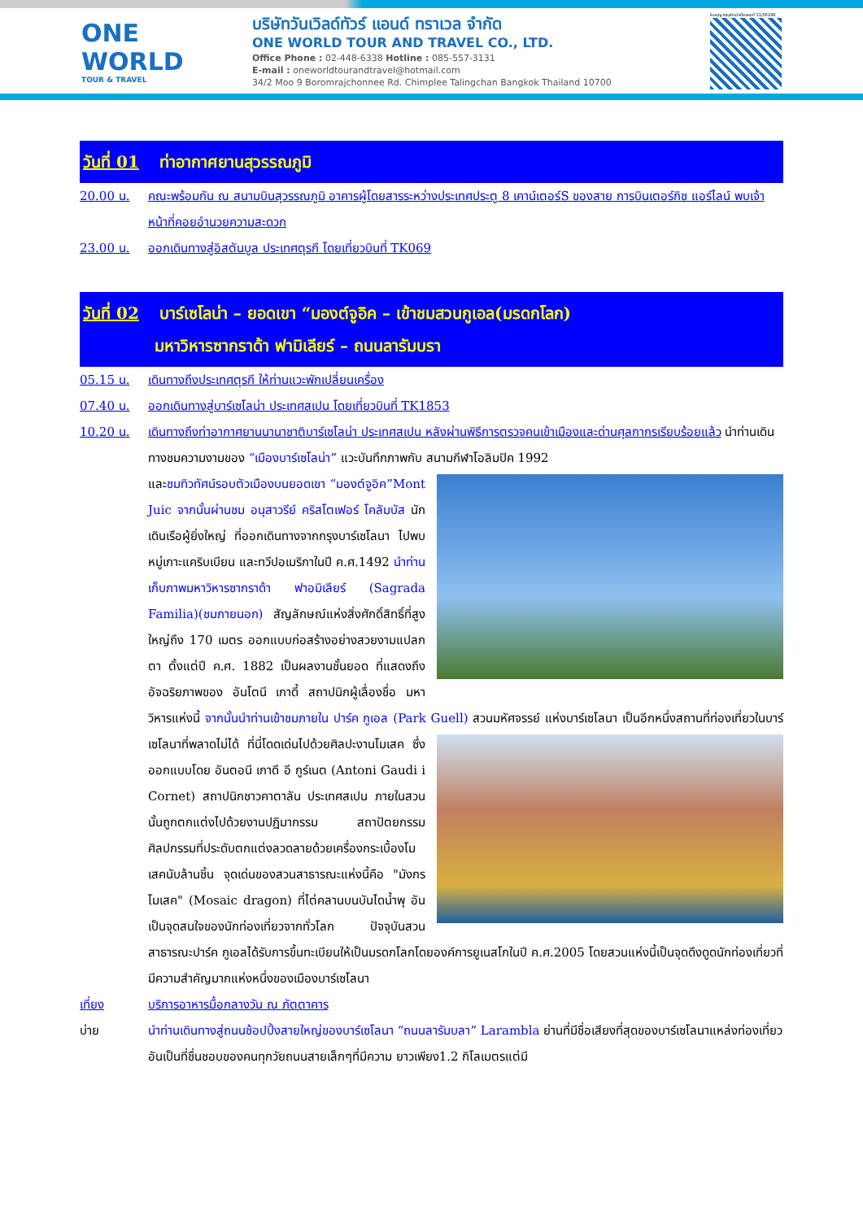ONE WORLD
TOUR & TRAVEL
บริษัทวันเวิลด์ทัวร์ แอนด์ ทราเวล จำกัด
ONE WORLD TOUR AND TRAVEL CO., LTD.
Office Phone : 02-448-6338 Hotline : 085-557-3131
E-mail : oneworldtourandtravel@hotmail.com
34/2 Moo 9 Boromrajchonnee Rd. Chimplee Talingchan Bangkok Thailand 10700
ใบอนุญาตธุรกิจนำเที่ยวเลขที่ 11/05298
วันที่ 01 ท่าอากาศยานสุวรรณภูมิ
20.00 น. คณะพร้อมกัน ณ สนามบินสุวรรณภูมิ อาคารผู้โดยสารระหว่างประเทศประตู 8 เคาน์เตอร์S ของสาย การบินเตอร์กิช แอร์ไลน์ พบเจ้าหน้าที่คอยอำนวยความสะดวก
23.00 น. ออกเดินทางสู่อิสตันบูล ประเทศตุรกี โดยเที่ยวบินที่ TK069
วันที่ 02 บาร์เซโลน่า – ยอดเขา “มองต์จูอิค – เข้าชมสวนกูเอล(มรดกโลก)
มหาวิหารซากราด้า ฟามิเลียร์ – ถนนลารัมบรา
05.15 น. เดินทางถึงประเทศตุรกี ให้ท่านแวะพักเปลี่ยนเครื่อง
07.40 น. ออกเดินทางสู่บาร์เซโลน่า ประเทศสเปน โดยเที่ยวบินที่ TK1853
10.20 น. เดินทางถึงท่าอากาศยานนานาชาติบาร์เซโลน่า ประเทศสเปน หลังผ่านพิธีการตรวจคนเข้าเมืองและด่านศุลกากรเรียบร้อยแล้ว นำท่านเดินทางชมความงามของ “เมืองบาร์เซโลน่า” แวะบันทึกภาพกับ สนามกีฬาโอลิมปิค 1992
และชมทิวทัศน์รอบตัวเมืองบนยอดเขา “มองต์จูอิค”Mont Juic จากนั้นผ่านชม อนุสาวรีย์ คริสโตเฟอร์ โคลัมบัส นักเดินเรือผู้ยิ่งใหญ่ ที่ออกเดินทางจากกรุงบาร์เซโลนา ไปพบหมู่เกาะแคริบเบียน และทวีปอเมริกาในปี ค.ศ.1492 นำท่านเก็บภาพมหาวิหารซากราด้า ฟาอมิเลียร์ (Sagrada Familia)(ชมภายนอก) สัญลักษณ์แห่งสิ่งศักดิ์สิทธิ์ที่สูงใหญ่ถึง 170 เมตร ออกแบบก่อสร้างอย่างสวยงามแปลกตา ตั้งแต่ปี ค.ศ. 1882 เป็นผลงานชั้นยอด ที่แสดงถึงอัจฉริยภาพของ อันโตนี เกาดี้ สถาปนิกผู้เลื่องชื่อ มหาวิหารแห่งนี้ จากนั้นนำท่านเข้าชมภายใน ปาร์ค กูเอล (Park Guell) สวนมหัศจรรย์ แห่งบาร์เซโลนา เป็นอีกหนึ่งสถานที่ท่องเที่ยวในบาร์เซโลนาที่พลาดไม่ได้ ที่นี่โดดเด่นไปด้วยศิลปะงานโมเสค ซึ่ง
ออกแบบโดย อันตอนี เกาดี อี กูร์เนต (Antoni Gaudi i Cornet) สถาปนิกชาวคาตาลัน ประเทศสเปน ภายในสวนนั้นถูกตกแต่งไปด้วยงานปฏิมากรรม สถาปัตยกรรม ศิลปกรรมที่ประดับตกแต่งลวดลายด้วยเครื่องกระเบื้องโมเสคนับล้านชิ้น จุดเด่นของสวนสาธารณะแห่งนี้คือ "มังกรโมเสค" (Mosaic dragon) ที่ไต่คลานบนบันไดน้ำพุ อันเป็นจุดสนใจของนักท่องเที่ยวจากทั่วโลก ปัจจุบันสวนสาธารณะปาร์ค กูเอลได้รับการขึ้นทะเบียนให้เป็นมรดกโลกโดยองค์การยูเนสโกในปี ค.ศ.2005 โดยสวนแห่งนี้เป็นจุดดึงดูดนักท่องเที่ยวที่มีความสำคัญมากแห่งหนึ่งของเมืองบาร์เซโลนา
เที่ยง บริการอาหารมื้อกลางวัน ณ ภัตตาคาร
บ่าย นำท่านเดินทางสู่ถนนช้อปปิ้งสายใหญ่ของบาร์เซโลนา “ถนนลารัมบลา” Larambla ย่านที่มีชื่อเสียงที่สุดของบาร์เซโลนาแหล่งท่องเที่ยวอันเป็นที่ชื่นชอบของคนทุกวัยถนนสายเล็กๆที่มีความ ยาวเพียง1.2 กิโลเมตรแต่มี